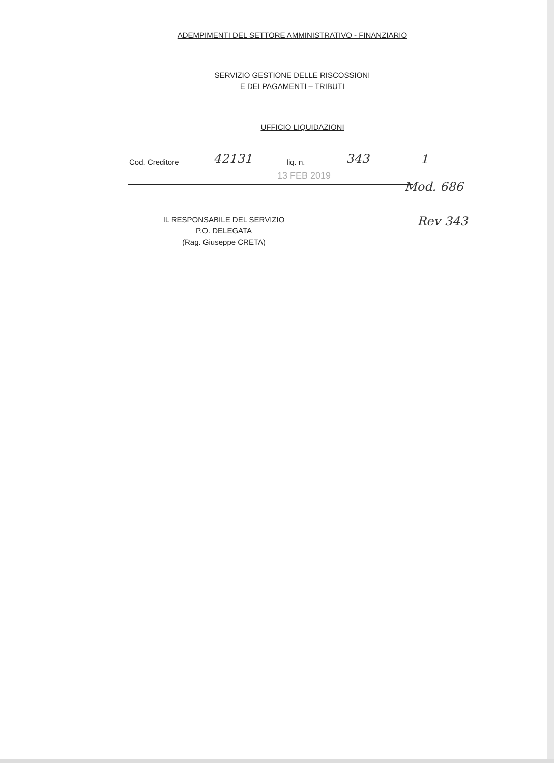ADEMPIMENTI DEL SETTORE AMMINISTRATIVO - FINANZIARIO
SERVIZIO GESTIONE DELLE RISCOSSIONI
E DEI PAGAMENTI – TRIBUTI
UFFICIO LIQUIDAZIONI
Cod. Creditore 42131 liq. n. 343 1
13 FEB 2019
Mod. 686
IL RESPONSABILE DEL SERVIZIO
P.O. DELEGATA
(Rag. Giuseppe CRETA)
Rev 343